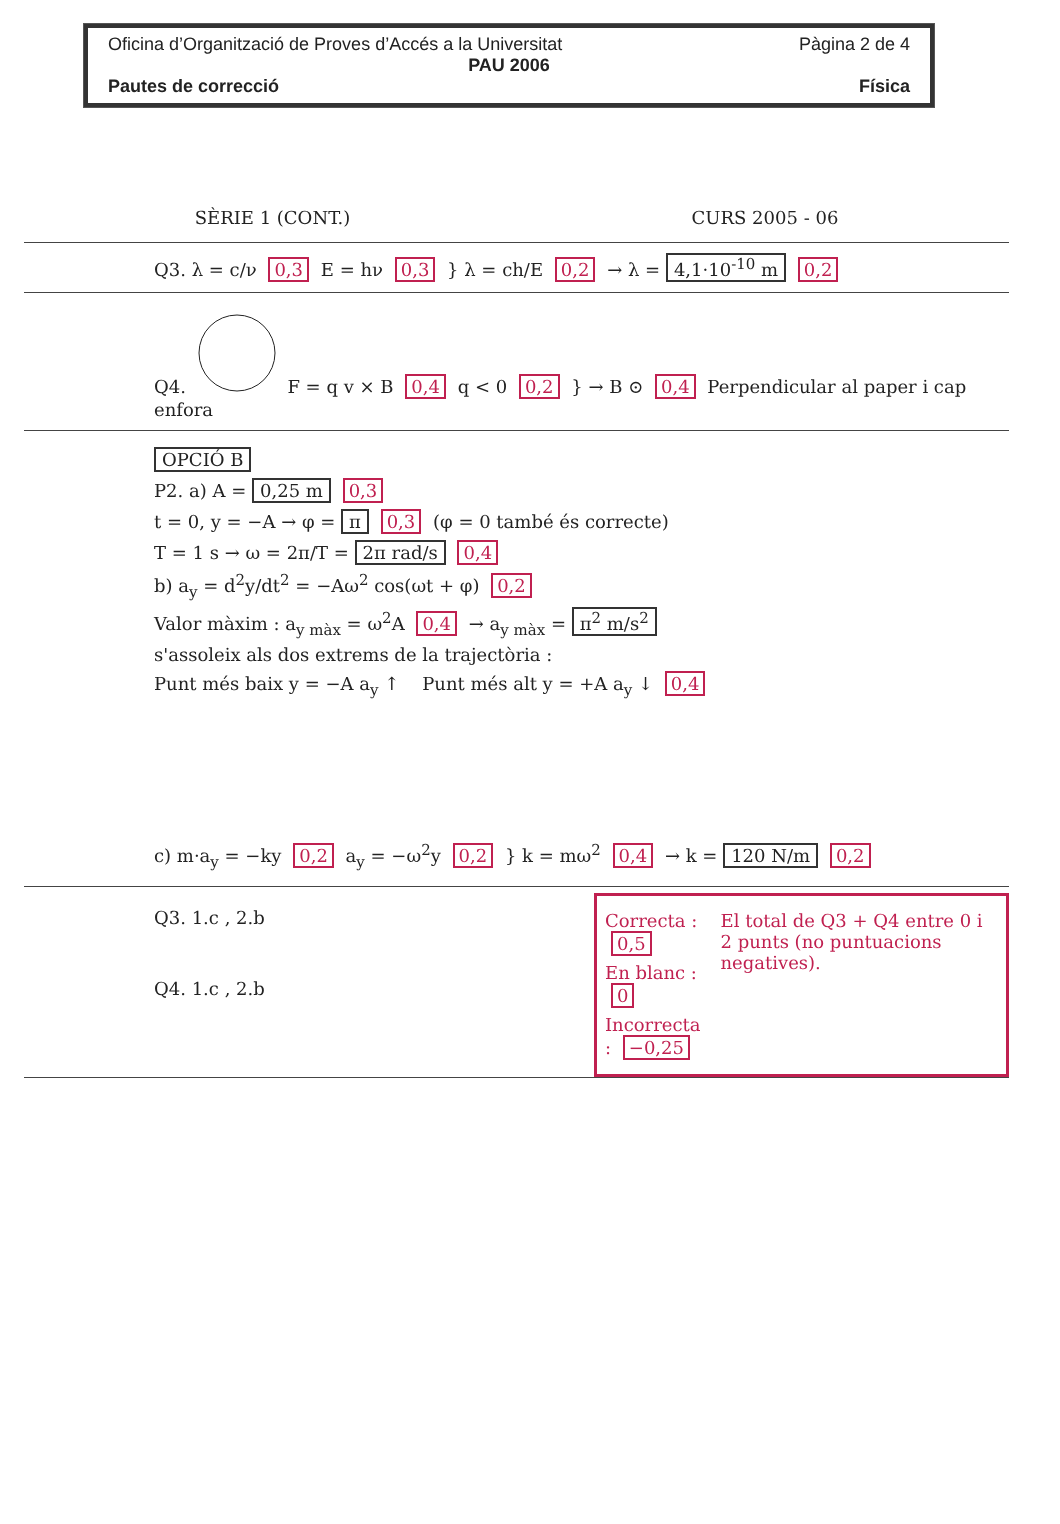Oficina d’Organització de Proves d’Accés a la Universitat Pàgina 2 de 4
PAU 2006
Pautes de correcció Física
SÈRIE 1 (CONT.) CURS 2005 - 06
Q3. λ = c/ν 0,3 E = hν 0,3 } λ = ch/E 0,2 → λ = 4,1·10<sup>-10</sup> m 0,2
Q4. F = q v × B 0,4 q < 0 0,2 } → B ⊙ 0,4 Perpendicular al paper i cap enfora
OPCIÓ B
P2. a) A = 0,25 m 0,3
t = 0, y = −A → φ = π 0,3 (φ = 0 també és correcte)
T = 1 s → ω = 2π/T = 2π rad/s 0,4
b) a<sub>y</sub> = d<sup>2</sup>y/dt<sup>2</sup> = −Aω<sup>2</sup> cos(ωt + φ) 0,2
Valor màxim : a<sub>y màx</sub> = ω<sup>2</sup>A 0,4 → a<sub>y màx</sub> = π<sup>2</sup> m/s<sup>2</sup>
s'assoleix als dos extrems de la trajectòria :
Punt més baix y = −A a<sub>y</sub> ↑ Punt més alt y = +A a<sub>y</sub> ↓ 0,4
c) m·a<sub>y</sub> = −ky 0,2 a<sub>y</sub> = −ω<sup>2</sup>y 0,2 } k = mω<sup>2</sup> 0,4 → k = 120 N/m 0,2
Q3. 1.c , 2.b
Q4. 1.c , 2.b
Correcta : 0,5
En blanc : 0
Incorrecta : −0,25
El total de Q3 + Q4 entre 0 i 2 punts (no puntuacions negatives).